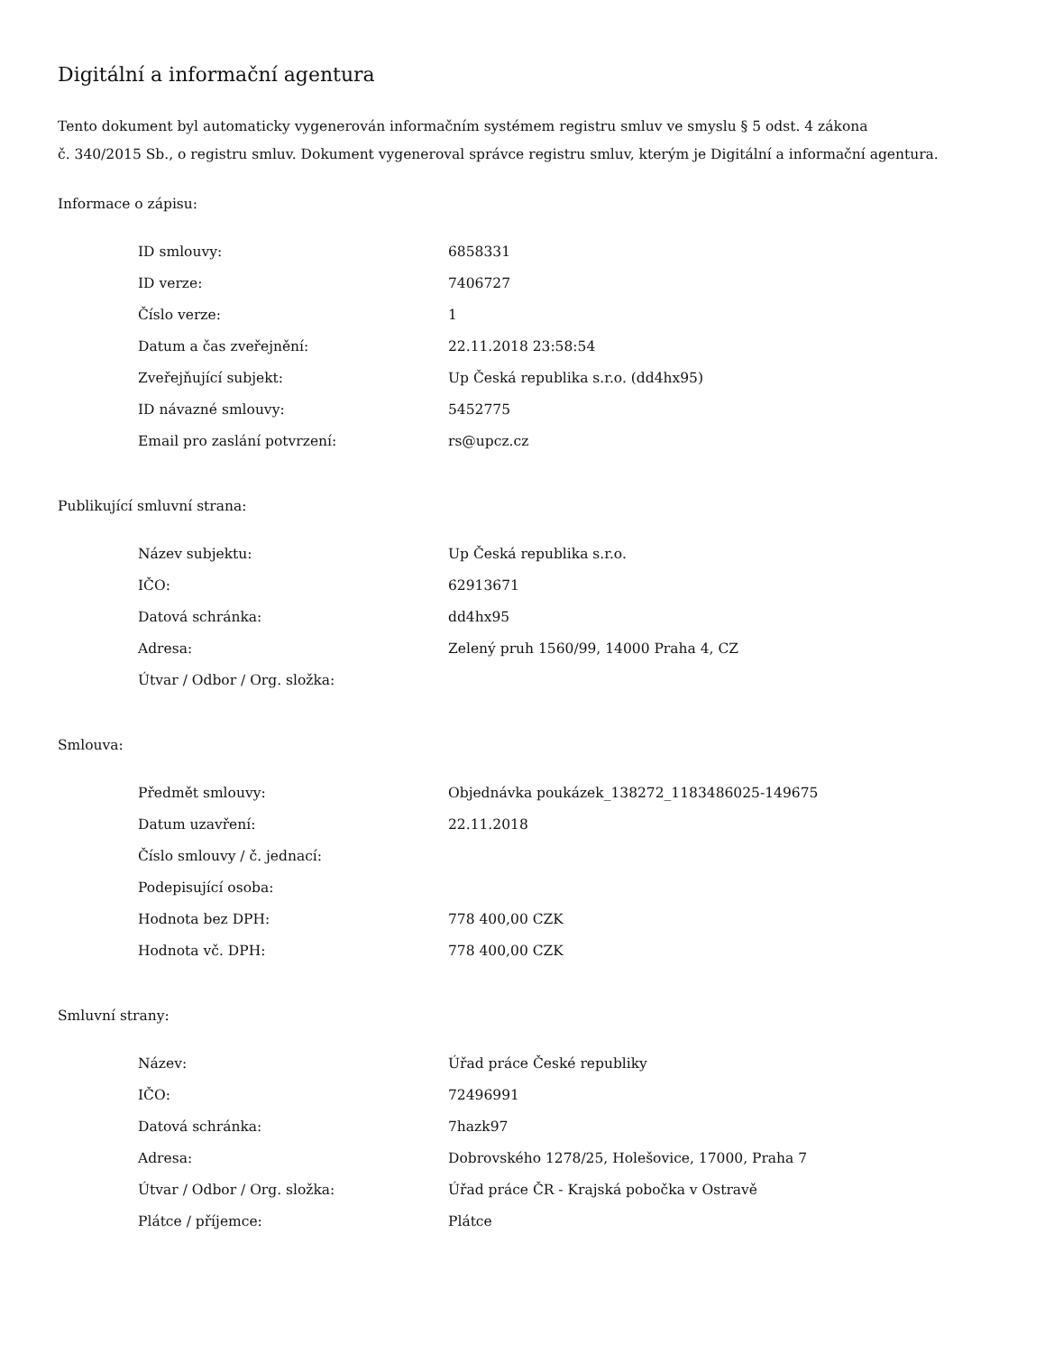Digitální a informační agentura
Tento dokument byl automaticky vygenerován informačním systémem registru smluv ve smyslu § 5 odst. 4 zákona
č. 340/2015 Sb., o registru smluv. Dokument vygeneroval správce registru smluv, kterým je Digitální a informační agentura.
Informace o zápisu:
| ID smlouvy: | 6858331 |
| ID verze: | 7406727 |
| Číslo verze: | 1 |
| Datum a čas zveřejnění: | 22.11.2018 23:58:54 |
| Zveřejňující subjekt: | Up Česká republika s.r.o. (dd4hx95) |
| ID návazné smlouvy: | 5452775 |
| Email pro zaslání potvrzení: | rs@upcz.cz |
Publikující smluvní strana:
| Název subjektu: | Up Česká republika s.r.o. |
| IČO: | 62913671 |
| Datová schránka: | dd4hx95 |
| Adresa: | Zelený pruh 1560/99, 14000 Praha 4, CZ |
| Útvar / Odbor / Org. složka: | |
Smlouva:
| Předmět smlouvy: | Objednávka poukázek_138272_1183486025-149675 |
| Datum uzavření: | 22.11.2018 |
| Číslo smlouvy / č. jednací: | |
| Podepisující osoba: | |
| Hodnota bez DPH: | 778 400,00 CZK |
| Hodnota vč. DPH: | 778 400,00 CZK |
Smluvní strany:
| Název: | Úřad práce České republiky |
| IČO: | 72496991 |
| Datová schránka: | 7hazk97 |
| Adresa: | Dobrovského 1278/25, Holešovice, 17000, Praha 7 |
| Útvar / Odbor / Org. složka: | Úřad práce ČR - Krajská pobočka v Ostravě |
| Plátce / příjemce: | Plátce |